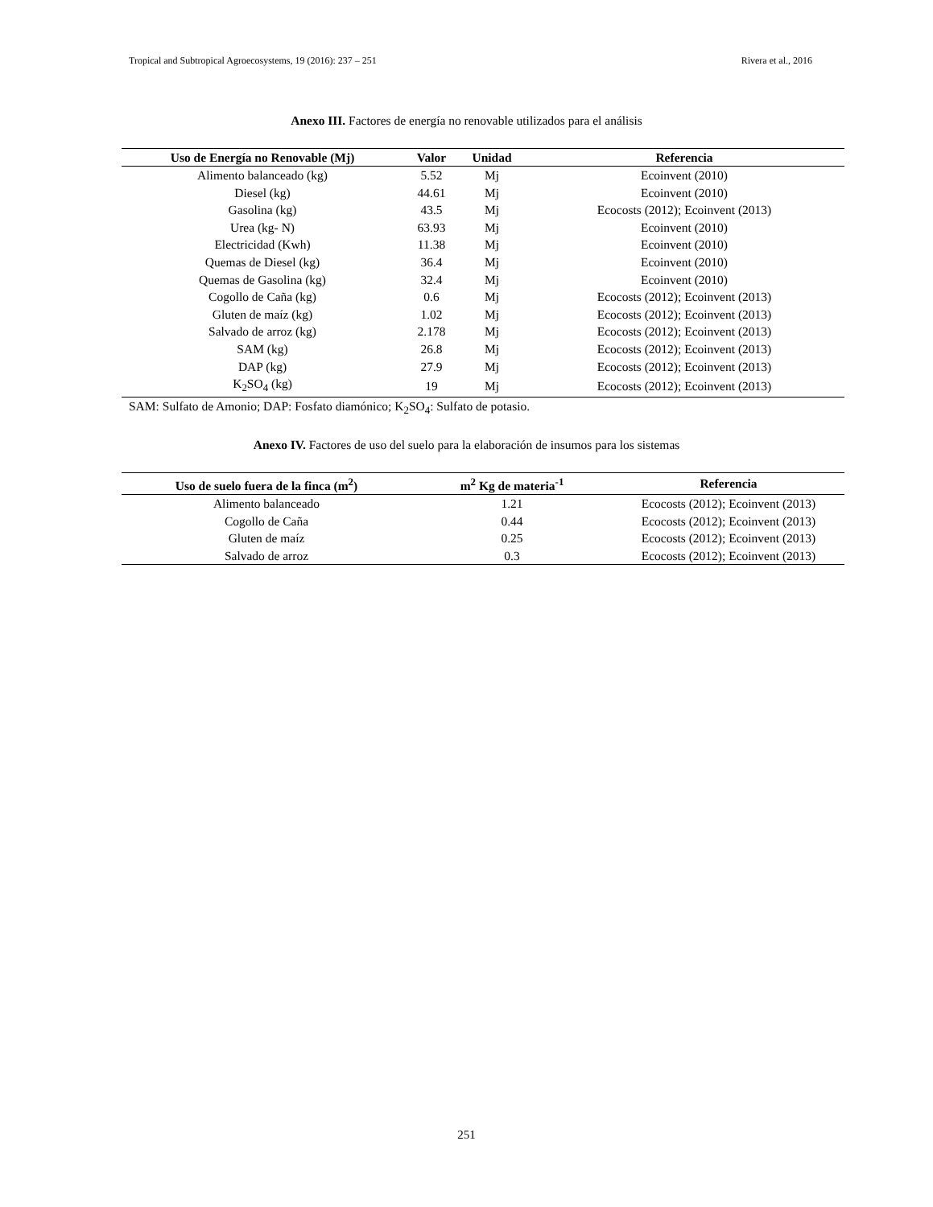Tropical and Subtropical Agroecosystems, 19 (2016): 237 – 251 Rivera et al., 2016
Anexo III. Factores de energía no renovable utilizados para el análisis
| Uso de Energía no Renovable (Mj) | Valor | Unidad | Referencia |
| --- | --- | --- | --- |
| Alimento balanceado (kg) | 5.52 | Mj | Ecoinvent (2010) |
| Diesel (kg) | 44.61 | Mj | Ecoinvent (2010) |
| Gasolina (kg) | 43.5 | Mj | Ecocosts (2012); Ecoinvent (2013) |
| Urea (kg- N) | 63.93 | Mj | Ecoinvent (2010) |
| Electricidad (Kwh) | 11.38 | Mj | Ecoinvent (2010) |
| Quemas de Diesel (kg) | 36.4 | Mj | Ecoinvent (2010) |
| Quemas de Gasolina (kg) | 32.4 | Mj | Ecoinvent (2010) |
| Cogollo de Caña (kg) | 0.6 | Mj | Ecocosts (2012); Ecoinvent (2013) |
| Gluten de maíz (kg) | 1.02 | Mj | Ecocosts (2012); Ecoinvent (2013) |
| Salvado de arroz (kg) | 2.178 | Mj | Ecocosts (2012); Ecoinvent (2013) |
| SAM (kg) | 26.8 | Mj | Ecocosts (2012); Ecoinvent (2013) |
| DAP (kg) | 27.9 | Mj | Ecocosts (2012); Ecoinvent (2013) |
| K<sub>2</sub>SO<sub>4</sub> (kg) | 19 | Mj | Ecocosts (2012); Ecoinvent (2013) |
SAM: Sulfato de Amonio; DAP: Fosfato diamónico; K<sub>2</sub>SO<sub>4</sub>: Sulfato de potasio.
Anexo IV. Factores de uso del suelo para la elaboración de insumos para los sistemas
| Uso de suelo fuera de la finca (m<sup>2</sup>) | m<sup>2</sup> Kg de materia<sup>-1</sup> | Referencia |
| --- | --- | --- |
| Alimento balanceado | 1.21 | Ecocosts (2012); Ecoinvent (2013) |
| Cogollo de Caña | 0.44 | Ecocosts (2012); Ecoinvent (2013) |
| Gluten de maíz | 0.25 | Ecocosts (2012); Ecoinvent (2013) |
| Salvado de arroz | 0.3 | Ecocosts (2012); Ecoinvent (2013) |
251